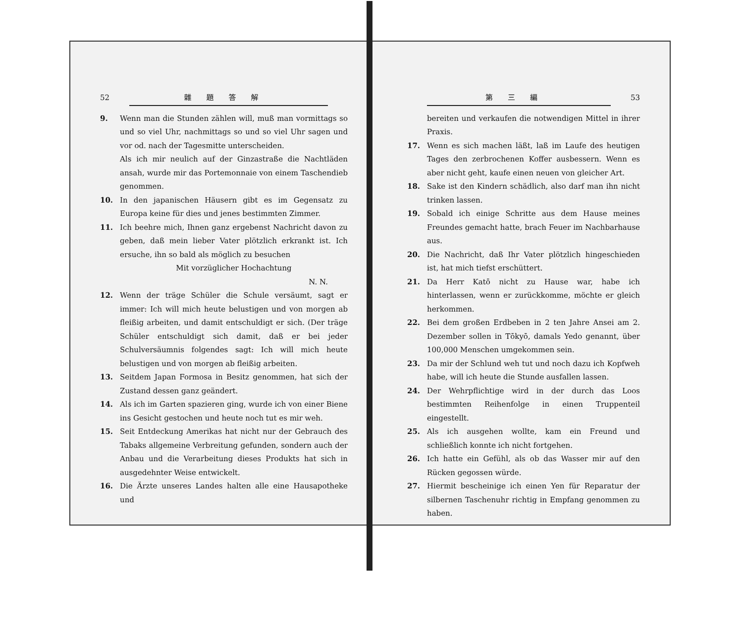52 雜題答解
9. Wenn man die Stunden zählen will, muß man vormittags so und so viel Uhr, nachmittags so und so viel Uhr sagen und vor od. nach der Tagesmitte unterscheiden.
Als ich mir neulich auf der Ginzastraße die Nachtläden ansah, wurde mir das Portemonnaie von einem Taschendieb genommen.
10. In den japanischen Häusern gibt es im Gegensatz zu Europa keine für dies und jenes bestimmten Zimmer.
11. Ich beehre mich, Ihnen ganz ergebenst Nachricht davon zu geben, daß mein lieber Vater plötzlich erkrankt ist. Ich ersuche, ihn so bald als möglich zu besuchen
Mit vorzüglicher Hochachtung
N. N.
12. Wenn der träge Schüler die Schule versäumt, sagt er immer: Ich will mich heute belustigen und von morgen ab fleißig arbeiten, und damit entschuldigt er sich. (Der träge Schüler entschuldigt sich damit, daß er bei jeder Schulversäumnis folgendes sagt: Ich will mich heute belustigen und von morgen ab fleißig arbeiten.
13. Seitdem Japan Formosa in Besitz genommen, hat sich der Zustand dessen ganz geändert.
14. Als ich im Garten spazieren ging, wurde ich von einer Biene ins Gesicht gestochen und heute noch tut es mir weh.
15. Seit Entdeckung Amerikas hat nicht nur der Gebrauch des Tabaks allgemeine Verbreitung gefunden, sondern auch der Anbau und die Verarbeitung dieses Produkts hat sich in ausgedehnter Weise entwickelt.
16. Die Ärzte unseres Landes halten alle eine Hausapotheke und
第三編 53
bereiten und verkaufen die notwendigen Mittel in ihrer Praxis.
17. Wenn es sich machen läßt, laß im Laufe des heutigen Tages den zerbrochenen Koffer ausbessern. Wenn es aber nicht geht, kaufe einen neuen von gleicher Art.
18. Sake ist den Kindern schädlich, also darf man ihn nicht trinken lassen.
19. Sobald ich einige Schritte aus dem Hause meines Freundes gemacht hatte, brach Feuer im Nachbarhause aus.
20. Die Nachricht, daß Ihr Vater plötzlich hingeschieden ist, hat mich tiefst erschüttert.
21. Da Herr Katō nicht zu Hause war, habe ich hinterlassen, wenn er zurückkomme, möchte er gleich herkommen.
22. Bei dem großen Erdbeben in 2 ten Jahre Ansei am 2. Dezember sollen in Tōkyō, damals Yedo genannt, über 100,000 Menschen umgekommen sein.
23. Da mir der Schlund weh tut und noch dazu ich Kopfweh habe, will ich heute die Stunde ausfallen lassen.
24. Der Wehrpflichtige wird in der durch das Loos bestimmten Reihenfolge in einen Truppenteil eingestellt.
25. Als ich ausgehen wollte, kam ein Freund und schließlich konnte ich nicht fortgehen.
26. Ich hatte ein Gefühl, als ob das Wasser mir auf den Rücken gegossen würde.
27. Hiermit bescheinige ich einen Yen für Reparatur der silbernen Taschenuhr richtig in Empfang genommen zu haben.